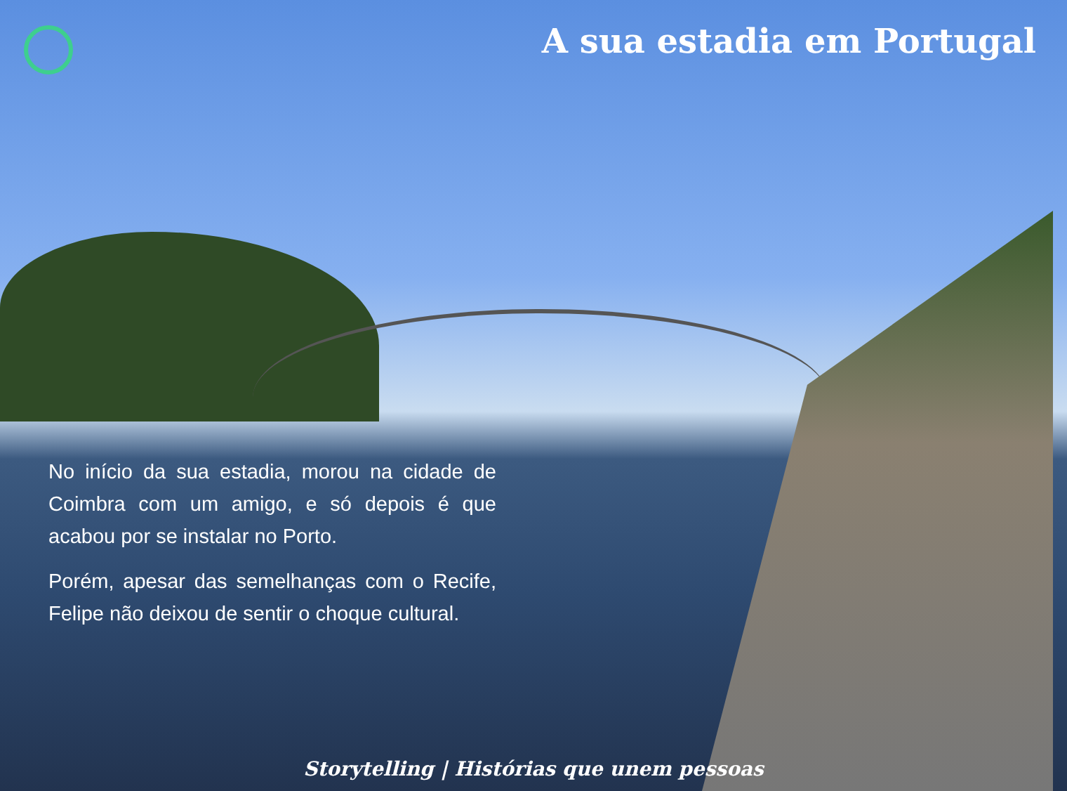A sua estadia em Portugal
No início da sua estadia, morou na cidade de Coimbra com um amigo, e só depois é que acabou por se instalar no Porto.
Porém, apesar das semelhanças com o Recife, Felipe não deixou de sentir o choque cultural.
Storytelling | Histórias que unem pessoas